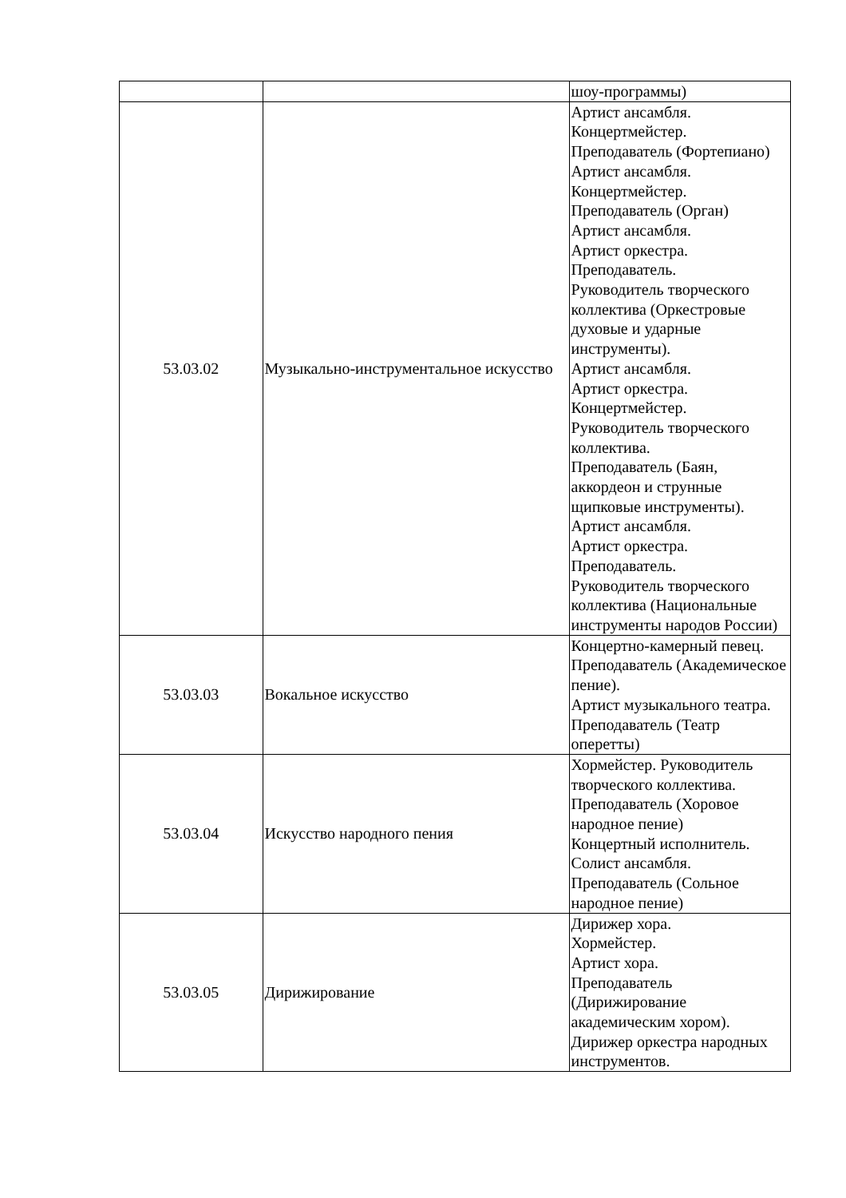| | | шоу-программы) |
| 53.03.02 | Музыкально-инструментальное искусство | Артист ансамбля. Концертмейстер. Преподаватель (Фортепиано) Артист ансамбля. Концертмейстер. Преподаватель (Орган) Артист ансамбля. Артист оркестра. Преподаватель. Руководитель творческого коллектива (Оркестровые духовые и ударные инструменты). Артист ансамбля. Артист оркестра. Концертмейстер. Руководитель творческого коллектива. Преподаватель (Баян, аккордеон и струнные щипковые инструменты). Артист ансамбля. Артист оркестра. Преподаватель. Руководитель творческого коллектива (Национальные инструменты народов России) |
| 53.03.03 | Вокальное искусство | Концертно-камерный певец. Преподаватель (Академическое пение). Артист музыкального театра. Преподаватель (Театр оперетты) |
| 53.03.04 | Искусство народного пения | Хормейстер. Руководитель творческого коллектива. Преподаватель (Хоровое народное пение) Концертный исполнитель. Солист ансамбля. Преподаватель (Сольное народное пение) |
| 53.03.05 | Дирижирование | Дирижер хора. Хормейстер. Артист хора. Преподаватель (Дирижирование академическим хором). Дирижер оркестра народных инструментов. |